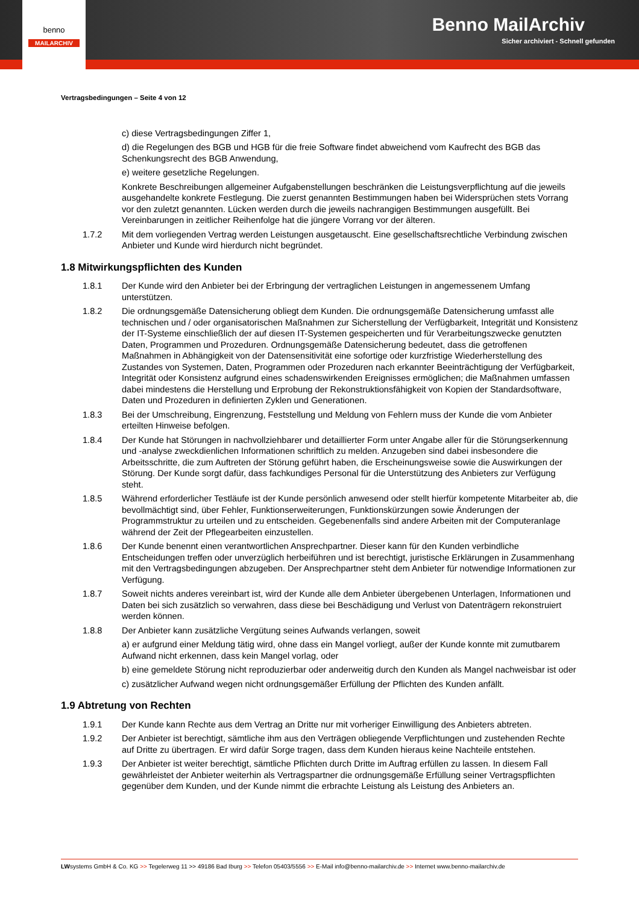benno
MAILARCHIV
Benno MailArchiv
Sicher archiviert - Schnell gefunden
Vertragsbedingungen – Seite 4 von 12
c) diese Vertragsbedingungen Ziffer 1,
d) die Regelungen des BGB und HGB für die freie Software findet abweichend vom Kaufrecht des BGB das Schenkungsrecht des BGB Anwendung,
e) weitere gesetzliche Regelungen.
Konkrete Beschreibungen allgemeiner Aufgabenstellungen beschränken die Leistungsverpflichtung auf die jeweils ausgehandelte konkrete Festlegung. Die zuerst genannten Bestimmungen haben bei Widersprüchen stets Vorrang vor den zuletzt genannten. Lücken werden durch die jeweils nachrangigen Bestimmungen ausgefüllt. Bei Vereinbarungen in zeitlicher Reihenfolge hat die jüngere Vorrang vor der älteren.
1.7.2 Mit dem vorliegenden Vertrag werden Leistungen ausgetauscht. Eine gesellschaftsrechtliche Verbindung zwischen Anbieter und Kunde wird hierdurch nicht begründet.
1.8 Mitwirkungspflichten des Kunden
1.8.1 Der Kunde wird den Anbieter bei der Erbringung der vertraglichen Leistungen in angemessenem Umfang unterstützen.
1.8.2 Die ordnungsgemäße Datensicherung obliegt dem Kunden. Die ordnungsgemäße Datensicherung umfasst alle technischen und / oder organisatorischen Maßnahmen zur Sicherstellung der Verfügbarkeit, Integrität und Konsistenz der IT-Systeme einschließlich der auf diesen IT-Systemen gespeicherten und für Verarbeitungszwecke genutzten Daten, Programmen und Prozeduren. Ordnungsgemäße Datensicherung bedeutet, dass die getroffenen Maßnahmen in Abhängigkeit von der Datensensitivität eine sofortige oder kurzfristige Wiederherstellung des Zustandes von Systemen, Daten, Programmen oder Prozeduren nach erkannter Beeinträchtigung der Verfügbarkeit, Integrität oder Konsistenz aufgrund eines schadenswirkenden Ereignisses ermöglichen; die Maßnahmen umfassen dabei mindestens die Herstellung und Erprobung der Rekonstruktionsfähigkeit von Kopien der Standardsoftware, Daten und Prozeduren in definierten Zyklen und Generationen.
1.8.3 Bei der Umschreibung, Eingrenzung, Feststellung und Meldung von Fehlern muss der Kunde die vom Anbieter erteilten Hinweise befolgen.
1.8.4 Der Kunde hat Störungen in nachvollziehbarer und detaillierter Form unter Angabe aller für die Störungserkennung und -analyse zweckdienlichen Informationen schriftlich zu melden. Anzugeben sind dabei insbesondere die Arbeitsschritte, die zum Auftreten der Störung geführt haben, die Erscheinungsweise sowie die Auswirkungen der Störung. Der Kunde sorgt dafür, dass fachkundiges Personal für die Unterstützung des Anbieters zur Verfügung steht.
1.8.5 Während erforderlicher Testläufe ist der Kunde persönlich anwesend oder stellt hierfür kompetente Mitarbeiter ab, die bevollmächtigt sind, über Fehler, Funktionserweiterungen, Funktionskürzungen sowie Änderungen der Programmstruktur zu urteilen und zu entscheiden. Gegebenenfalls sind andere Arbeiten mit der Computeranlage während der Zeit der Pflegearbeiten einzustellen.
1.8.6 Der Kunde benennt einen verantwortlichen Ansprechpartner. Dieser kann für den Kunden verbindliche Entscheidungen treffen oder unverzüglich herbeiführen und ist berechtigt, juristische Erklärungen in Zusammenhang mit den Vertragsbedingungen abzugeben. Der Ansprechpartner steht dem Anbieter für notwendige Informationen zur Verfügung.
1.8.7 Soweit nichts anderes vereinbart ist, wird der Kunde alle dem Anbieter übergebenen Unterlagen, Informationen und Daten bei sich zusätzlich so verwahren, dass diese bei Beschädigung und Verlust von Datenträgern rekonstruiert werden können.
1.8.8 Der Anbieter kann zusätzliche Vergütung seines Aufwands verlangen, soweit
a) er aufgrund einer Meldung tätig wird, ohne dass ein Mangel vorliegt, außer der Kunde konnte mit zumutbarem Aufwand nicht erkennen, dass kein Mangel vorlag, oder
b) eine gemeldete Störung nicht reproduzierbar oder anderweitig durch den Kunden als Mangel nachweisbar ist oder
c) zusätzlicher Aufwand wegen nicht ordnungsgemäßer Erfüllung der Pflichten des Kunden anfällt.
1.9 Abtretung von Rechten
1.9.1 Der Kunde kann Rechte aus dem Vertrag an Dritte nur mit vorheriger Einwilligung des Anbieters abtreten.
1.9.2 Der Anbieter ist berechtigt, sämtliche ihm aus den Verträgen obliegende Verpflichtungen und zustehenden Rechte auf Dritte zu übertragen. Er wird dafür Sorge tragen, dass dem Kunden hieraus keine Nachteile entstehen.
1.9.3 Der Anbieter ist weiter berechtigt, sämtliche Pflichten durch Dritte im Auftrag erfüllen zu lassen. In diesem Fall gewährleistet der Anbieter weiterhin als Vertragspartner die ordnungsgemäße Erfüllung seiner Vertragspflichten gegenüber dem Kunden, und der Kunde nimmt die erbrachte Leistung als Leistung des Anbieters an.
LWsystems GmbH & Co. KG >> Tegelerweg 11 >> 49186 Bad Iburg >> Telefon 05403/5556 >> E-Mail info@benno-mailarchiv.de >> Internet www.benno-mailarchiv.de